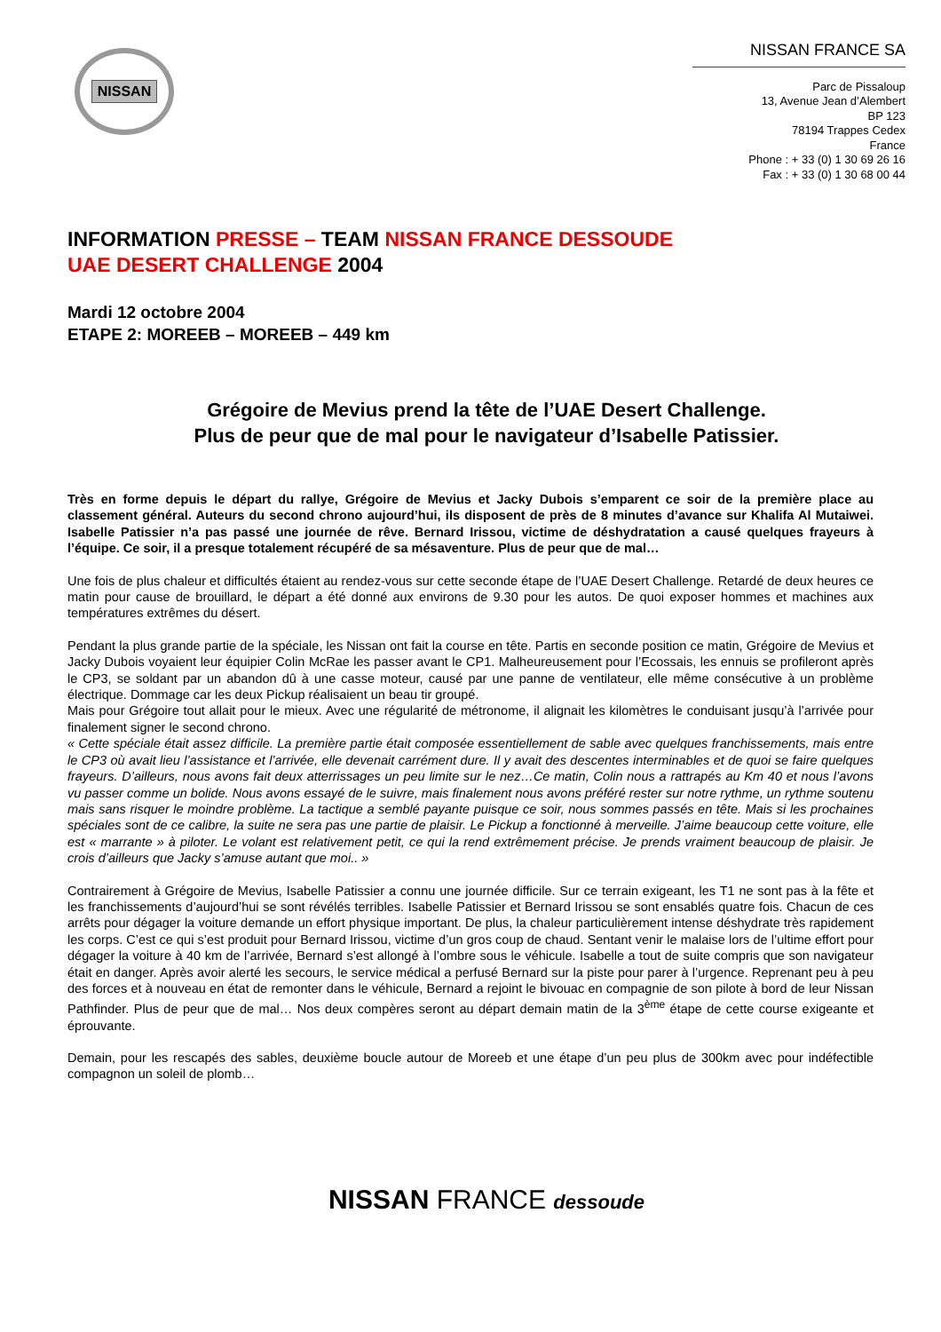NISSAN
NISSAN FRANCE SA
Parc de Pissaloup
13, Avenue Jean d’Alembert
BP 123
78194 Trappes Cedex
France
Phone : + 33 (0) 1 30 69 26 16
Fax : + 33 (0) 1 30 68 00 44
INFORMATION PRESSE – TEAM NISSAN FRANCE DESSOUDE
UAE DESERT CHALLENGE 2004
Mardi 12 octobre 2004
ETAPE 2: MOREEB – MOREEB – 449 km
Grégoire de Mevius prend la tête de l’UAE Desert Challenge.
Plus de peur que de mal pour le navigateur d’Isabelle Patissier.
Très en forme depuis le départ du rallye, Grégoire de Mevius et Jacky Dubois s’emparent ce soir de la première place au classement général. Auteurs du second chrono aujourd’hui, ils disposent de près de 8 minutes d’avance sur Khalifa Al Mutaiwei. Isabelle Patissier n’a pas passé une journée de rêve. Bernard Irissou, victime de déshydratation a causé quelques frayeurs à l’équipe. Ce soir, il a presque totalement récupéré de sa mésaventure. Plus de peur que de mal…
Une fois de plus chaleur et difficultés étaient au rendez-vous sur cette seconde étape de l’UAE Desert Challenge. Retardé de deux heures ce matin pour cause de brouillard, le départ a été donné aux environs de 9.30 pour les autos. De quoi exposer hommes et machines aux températures extrêmes du désert.
Pendant la plus grande partie de la spéciale, les Nissan ont fait la course en tête. Partis en seconde position ce matin, Grégoire de Mevius et Jacky Dubois voyaient leur équipier Colin McRae les passer avant le CP1. Malheureusement pour l’Ecossais, les ennuis se profileront après le CP3, se soldant par un abandon dû à une casse moteur, causé par une panne de ventilateur, elle même consécutive à un problème électrique. Dommage car les deux Pickup réalisaient un beau tir groupé.
Mais pour Grégoire tout allait pour le mieux. Avec une régularité de métronome, il alignait les kilomètres le conduisant jusqu’à l’arrivée pour finalement signer le second chrono.
« Cette spéciale était assez difficile. La première partie était composée essentiellement de sable avec quelques franchissements, mais entre le CP3 où avait lieu l’assistance et l’arrivée, elle devenait carrément dure. Il y avait des descentes interminables et de quoi se faire quelques frayeurs. D’ailleurs, nous avons fait deux atterrissages un peu limite sur le nez…Ce matin, Colin nous a rattrapés au Km 40 et nous l’avons vu passer comme un bolide. Nous avons essayé de le suivre, mais finalement nous avons préféré rester sur notre rythme, un rythme soutenu mais sans risquer le moindre problème. La tactique a semblé payante puisque ce soir, nous sommes passés en tête. Mais si les prochaines spéciales sont de ce calibre, la suite ne sera pas une partie de plaisir. Le Pickup a fonctionné à merveille. J’aime beaucoup cette voiture, elle est « marrante » à piloter. Le volant est relativement petit, ce qui la rend extrêmement précise. Je prends vraiment beaucoup de plaisir. Je crois d’ailleurs que Jacky s’amuse autant que moi.. »
Contrairement à Grégoire de Mevius, Isabelle Patissier a connu une journée difficile. Sur ce terrain exigeant, les T1 ne sont pas à la fête et les franchissements d’aujourd’hui se sont révélés terribles. Isabelle Patissier et Bernard Irissou se sont ensablés quatre fois. Chacun de ces arrêts pour dégager la voiture demande un effort physique important. De plus, la chaleur particulièrement intense déshydrate très rapidement les corps. C’est ce qui s’est produit pour Bernard Irissou, victime d’un gros coup de chaud. Sentant venir le malaise lors de l’ultime effort pour dégager la voiture à 40 km de l’arrivée, Bernard s’est allongé à l’ombre sous le véhicule. Isabelle a tout de suite compris que son navigateur était en danger. Après avoir alerté les secours, le service médical a perfusé Bernard sur la piste pour parer à l’urgence. Reprenant peu à peu des forces et à nouveau en état de remonter dans le véhicule, Bernard a rejoint le bivouac en compagnie de son pilote à bord de leur Nissan Pathfinder. Plus de peur que de mal… Nos deux compères seront au départ demain matin de la 3<sup>ème</sup> étape de cette course exigeante et éprouvante.
Demain, pour les rescapés des sables, deuxième boucle autour de Moreeb et une étape d’un peu plus de 300km avec pour indéfectible compagnon un soleil de plomb…
NISSAN FRANCE dessoude